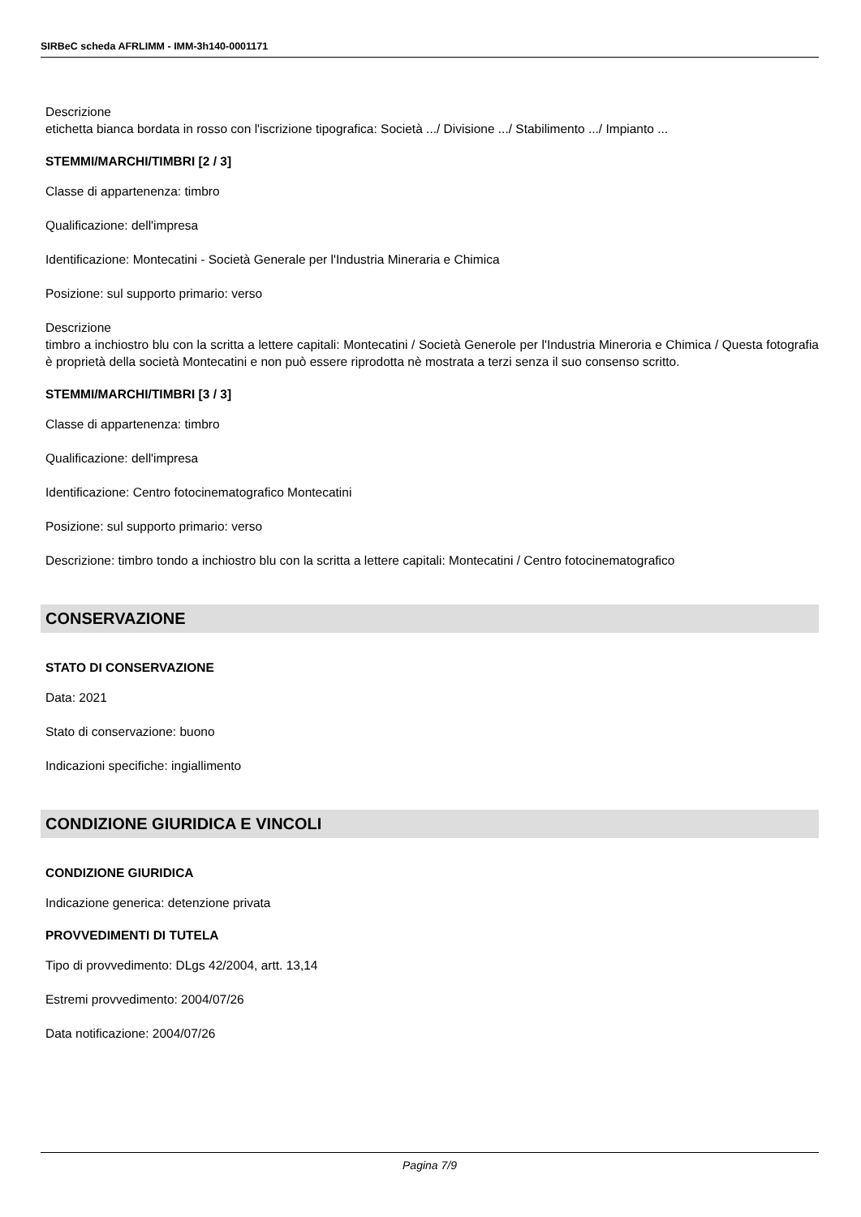SIRBeC scheda AFRLIMM - IMM-3h140-0001171
Descrizione
etichetta bianca bordata in rosso con l'iscrizione tipografica: Società .../ Divisione .../ Stabilimento .../ Impianto ...
STEMMI/MARCHI/TIMBRI [2 / 3]
Classe di appartenenza: timbro
Qualificazione: dell'impresa
Identificazione: Montecatini - Società Generale per l'Industria Mineraria e Chimica
Posizione: sul supporto primario: verso
Descrizione
timbro a inchiostro blu con la scritta a lettere capitali: Montecatini / Società Generole per l'Industria Mineroria e Chimica / Questa fotografia è proprietà della società Montecatini e non può essere riprodotta nè mostrata a terzi senza il suo consenso scritto.
STEMMI/MARCHI/TIMBRI [3 / 3]
Classe di appartenenza: timbro
Qualificazione: dell'impresa
Identificazione: Centro fotocinematografico Montecatini
Posizione: sul supporto primario: verso
Descrizione: timbro tondo a inchiostro blu con la scritta a lettere capitali: Montecatini / Centro fotocinematografico
CONSERVAZIONE
STATO DI CONSERVAZIONE
Data: 2021
Stato di conservazione: buono
Indicazioni specifiche: ingiallimento
CONDIZIONE GIURIDICA E VINCOLI
CONDIZIONE GIURIDICA
Indicazione generica: detenzione privata
PROVVEDIMENTI DI TUTELA
Tipo di provvedimento: DLgs 42/2004, artt. 13,14
Estremi provvedimento: 2004/07/26
Data notificazione: 2004/07/26
Pagina 7/9